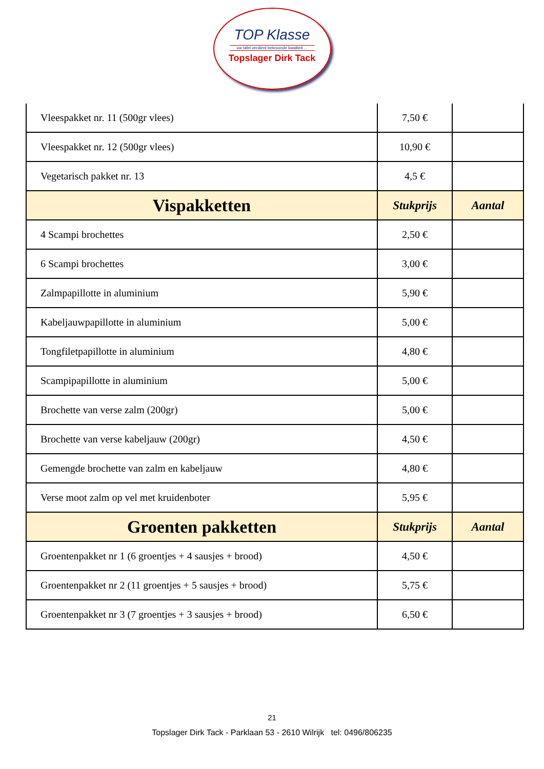TOP Klasse
uw tafel verdient bekroonde kwaliteit ...
Topslager Dirk Tack
| Vleespakket nr. 11 (500gr vlees) | 7,50 € | |
| Vleespakket nr. 12 (500gr vlees) | 10,90 € | |
| Vegetarisch pakket nr. 13 | 4,5 € | |
| Vispakketten | Stukprijs | Aantal |
| 4 Scampi brochettes | 2,50 € | |
| 6 Scampi brochettes | 3,00 € | |
| Zalmpapillotte in aluminium | 5,90 € | |
| Kabeljauwpapillotte in aluminium | 5,00 € | |
| Tongfiletpapillotte in aluminium | 4,80 € | |
| Scampipapillotte in aluminium | 5,00 € | |
| Brochette van verse zalm (200gr) | 5,00 € | |
| Brochette van verse kabeljauw (200gr) | 4,50 € | |
| Gemengde brochette van zalm en kabeljauw | 4,80 € | |
| Verse moot zalm op vel met kruidenboter | 5,95 € | |
| Groenten pakketten | Stukprijs | Aantal |
| Groentenpakket nr 1 (6 groentjes + 4 sausjes + brood) | 4,50 € | |
| Groentenpakket nr 2 (11 groentjes + 5 sausjes + brood) | 5,75 € | |
| Groentenpakket nr 3 (7 groentjes + 3 sausjes + brood) | 6,50 € | |
21
Topslager Dirk Tack - Parklaan 53 - 2610 Wilrijk tel: 0496/806235